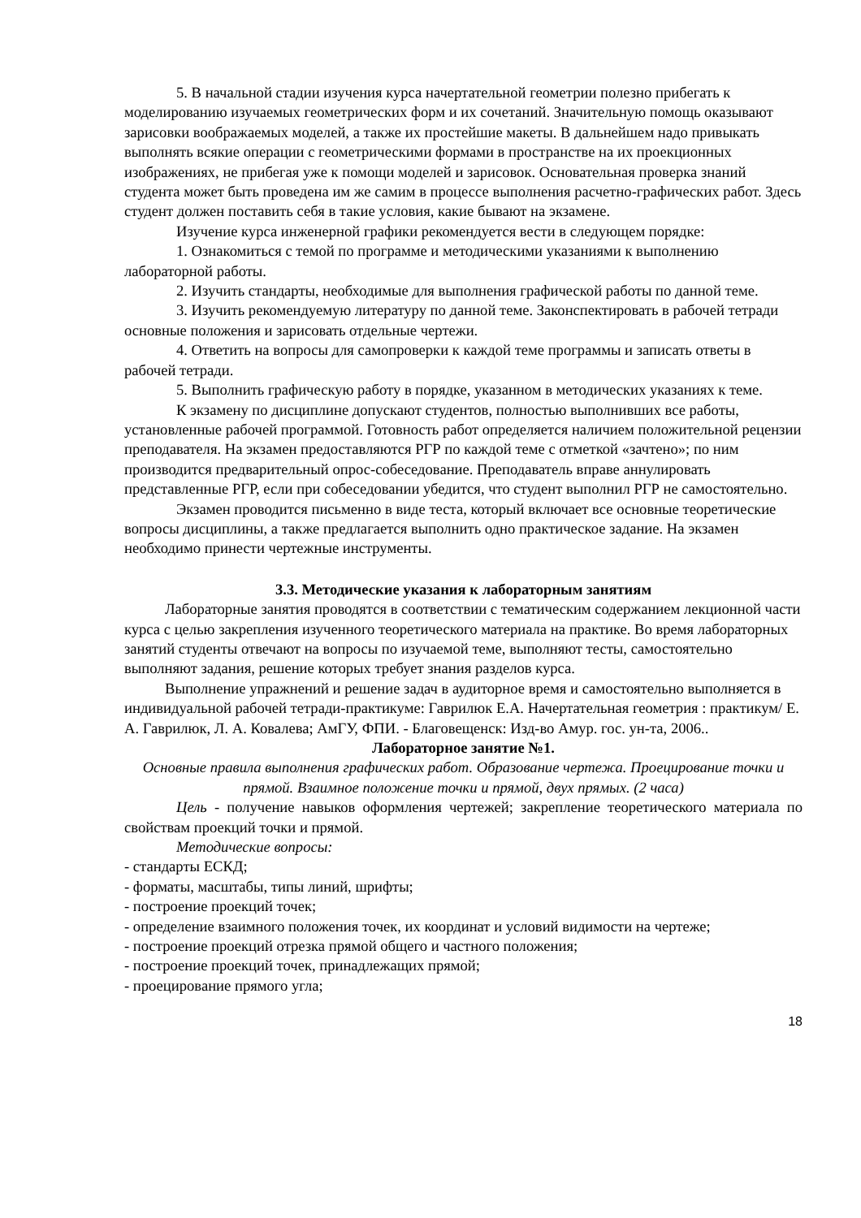5. В начальной стадии изучения курса начертательной геометрии полезно прибегать к моделированию изучаемых геометрических форм и их сочетаний. Значительную помощь оказывают зарисовки воображаемых моделей, а также их простейшие макеты. В дальнейшем надо привыкать выполнять всякие операции с геометрическими формами в пространстве на их проекционных изображениях, не прибегая уже к помощи моделей и зарисовок. Основательная проверка знаний студента может быть проведена им же самим в процессе выполнения расчетно-графических работ. Здесь студент должен поставить себя в такие условия, какие бывают на экзамене.
Изучение курса инженерной графики рекомендуется вести в следующем порядке:
1. Ознакомиться с темой по программе и методическими указаниями к выполнению лабораторной работы.
2. Изучить стандарты, необходимые для выполнения графической работы по данной теме.
3. Изучить рекомендуемую литературу по данной теме. Законспектировать в рабочей тетради основные положения и зарисовать отдельные чертежи.
4. Ответить на вопросы для самопроверки к каждой теме программы и записать ответы в рабочей тетради.
5. Выполнить графическую работу в порядке, указанном в методических указаниях к теме.
К экзамену по дисциплине допускают студентов, полностью выполнивших все работы, установленные рабочей программой. Готовность работ определяется наличием положительной рецензии преподавателя. На экзамен предоставляются РГР по каждой теме с отметкой «зачтено»; по ним производится предварительный опрос-собеседование. Преподаватель вправе аннулировать представленные РГР, если при собеседовании убедится, что студент выполнил РГР не самостоятельно.
Экзамен проводится письменно в виде теста, который включает все основные теоретические вопросы дисциплины, а также предлагается выполнить одно практическое задание. На экзамен необходимо принести чертежные инструменты.
3.3. Методические указания к лабораторным занятиям
Лабораторные занятия проводятся в соответствии с тематическим содержанием лекционной части курса с целью закрепления изученного теоретического материала на практике. Во время лабораторных занятий студенты отвечают на вопросы по изучаемой теме, выполняют тесты, самостоятельно выполняют задания, решение которых требует знания разделов курса.
Выполнение упражнений и решение задач в аудиторное время и самостоятельно выполняется в индивидуальной рабочей тетради-практикуме: Гаврилюк Е.А. Начертательная геометрия : практикум/ Е. А. Гаврилюк, Л. А. Ковалева; АмГУ, ФПИ. - Благовещенск: Изд-во Амур. гос. ун-та, 2006..
Лабораторное занятие №1.
Основные правила выполнения графических работ. Образование чертежа. Проецирование точки и прямой. Взаимное положение точки и прямой, двух прямых. (2 часа)
Цель - получение навыков оформления чертежей; закрепление теоретического материала по свойствам проекций точки и прямой.
Методические вопросы:
- стандарты ЕСКД;
- форматы, масштабы, типы линий, шрифты;
- построение проекций точек;
- определение взаимного положения точек, их координат и условий видимости на чертеже;
- построение проекций отрезка прямой общего и частного положения;
- построение проекций точек, принадлежащих прямой;
- проецирование прямого угла;
18